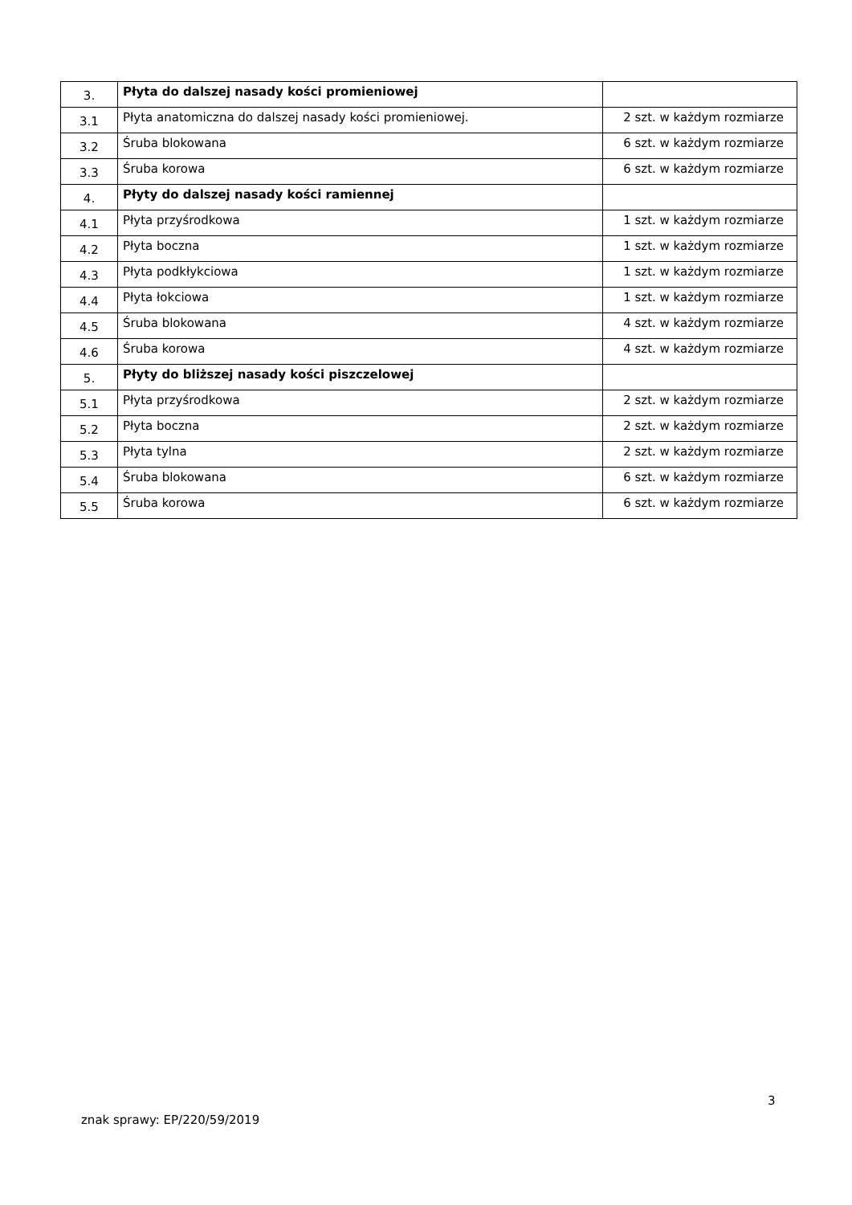| 3. | Płyta do dalszej nasady kości promieniowej | |
| 3.1 | Płyta anatomiczna do dalszej nasady kości promieniowej. | 2 szt. w każdym rozmiarze |
| 3.2 | Śruba blokowana | 6 szt. w każdym rozmiarze |
| 3.3 | Śruba korowa | 6 szt. w każdym rozmiarze |
| 4. | Płyty do dalszej nasady kości ramiennej | |
| 4.1 | Płyta przyśrodkowa | 1 szt. w każdym rozmiarze |
| 4.2 | Płyta boczna | 1 szt. w każdym rozmiarze |
| 4.3 | Płyta podkłykciowa | 1 szt. w każdym rozmiarze |
| 4.4 | Płyta łokciowa | 1 szt. w każdym rozmiarze |
| 4.5 | Śruba blokowana | 4 szt. w każdym rozmiarze |
| 4.6 | Śruba korowa | 4 szt. w każdym rozmiarze |
| 5. | Płyty do bliższej nasady kości piszczelowej | |
| 5.1 | Płyta przyśrodkowa | 2 szt. w każdym rozmiarze |
| 5.2 | Płyta boczna | 2 szt. w każdym rozmiarze |
| 5.3 | Płyta tylna | 2 szt. w każdym rozmiarze |
| 5.4 | Śruba blokowana | 6 szt. w każdym rozmiarze |
| 5.5 | Śruba korowa | 6 szt. w każdym rozmiarze |
3
znak sprawy: EP/220/59/2019